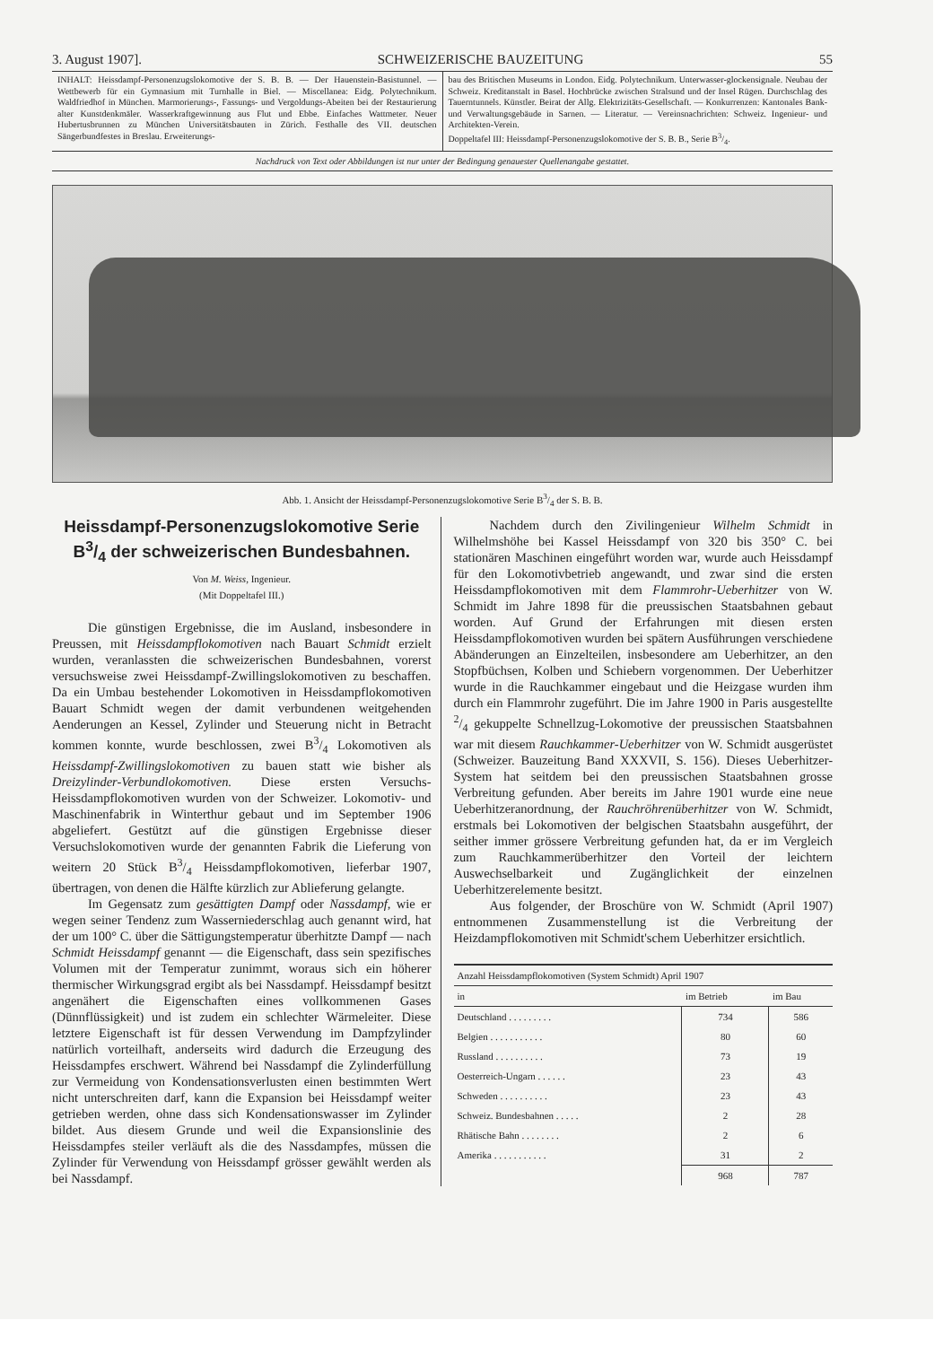3. August 1907]. SCHWEIZERISCHE BAUZEITUNG 55
INHALT: Heissdampf-Personenzugslokomotive der S. B. B. — Der Hauenstein-Basistunnel. — Wettbewerb für ein Gymnasium mit Turnhalle in Biel. — Miscellanea: Eidg. Polytechnikum. Waldfriedhof in München. Marmorierungs-, Fassungs- und Vergoldungs-Abeiten bei der Restaurierung alter Kunstdenkmäler. Wasserkraftgewinnung aus Flut und Ebbe. Einfaches Wattmeter. Neuer Hubertusbrunnen zu München Universitätsbauten in Zürich. Festhalle des VII. deutschen Sängerbundfestes in Breslau. Erweiterungs-
bau des Britischen Museums in London. Eidg. Polytechnikum. Unterwasser-glockensignale. Neubau der Schweiz. Kreditanstalt in Basel. Hochbrücke zwischen Stralsund und der Insel Rügen. Durchschlag des Tauerntunnels. Künstler. Beirat der Allg. Elektrizitäts-Gesellschaft. — Konkurrenzen: Kantonales Bank- und Verwaltungsgebäude in Sarnen. — Literatur. — Vereinsnachrichten: Schweiz. Ingenieur- und Architekten-Verein.
Doppeltafel III: Heissdampf-Personenzugslokomotive der S. B. B., Serie B3/4.
Nachdruck von Text oder Abbildungen ist nur unter der Bedingung genauester Quellenangabe gestattet.
Abb. 1. Ansicht der Heissdampf-Personenzugslokomotive Serie B3/4 der S. B. B.
Heissdampf-Personenzugslokomotive Serie B3/4 der schweizerischen Bundesbahnen.
Von M. Weiss, Ingenieur.
(Mit Doppeltafel III.)
Die günstigen Ergebnisse, die im Ausland, insbesondere in Preussen, mit Heissdampflokomotiven nach Bauart Schmidt erzielt wurden, veranlassten die schweizerischen Bundesbahnen, vorerst versuchsweise zwei Heissdampf-Zwillingslokomotiven zu beschaffen. Da ein Umbau bestehender Lokomotiven in Heissdampflokomotiven Bauart Schmidt wegen der damit verbundenen weitgehenden Aenderungen an Kessel, Zylinder und Steuerung nicht in Betracht kommen konnte, wurde beschlossen, zwei B3/4 Lokomotiven als Heissdampf-Zwillingslokomotiven zu bauen statt wie bisher als Dreizylinder-Verbundlokomotiven. Diese ersten Versuchs-Heissdampflokomotiven wurden von der Schweizer. Lokomotiv- und Maschinenfabrik in Winterthur gebaut und im September 1906 abgeliefert. Gestützt auf die günstigen Ergebnisse dieser Versuchslokomotiven wurde der genannten Fabrik die Lieferung von weitern 20 Stück B3/4 Heissdampflokomotiven, lieferbar 1907, übertragen, von denen die Hälfte kürzlich zur Ablieferung gelangte.
Im Gegensatz zum gesättigten Dampf oder Nassdampf, wie er wegen seiner Tendenz zum Wasserniederschlag auch genannt wird, hat der um 100° C. über die Sättigungstemperatur überhitzte Dampf — nach Schmidt Heissdampf genannt — die Eigenschaft, dass sein spezifisches Volumen mit der Temperatur zunimmt, woraus sich ein höherer thermischer Wirkungsgrad ergibt als bei Nassdampf. Heissdampf besitzt angenähert die Eigenschaften eines vollkommenen Gases (Dünnflüssigkeit) und ist zudem ein schlechter Wärmeleiter. Diese letztere Eigenschaft ist für dessen Verwendung im Dampfzylinder natürlich vorteilhaft, anderseits wird dadurch die Erzeugung des Heissdampfes erschwert. Während bei Nassdampf die Zylinderfüllung zur Vermeidung von Kondensationsverlusten einen bestimmten Wert nicht unterschreiten darf, kann die Expansion bei Heissdampf weiter getrieben werden, ohne dass sich Kondensationswasser im Zylinder bildet. Aus diesem Grunde und weil die Expansionslinie des Heissdampfes steiler verläuft als die des Nassdampfes, müssen die Zylinder für Verwendung von Heissdampf grösser gewählt werden als bei Nassdampf.
Nachdem durch den Zivilingenieur Wilhelm Schmidt in Wilhelmshöhe bei Kassel Heissdampf von 320 bis 350° C. bei stationären Maschinen eingeführt worden war, wurde auch Heissdampf für den Lokomotivbetrieb angewandt, und zwar sind die ersten Heissdampflokomotiven mit dem Flammrohr-Ueberhitzer von W. Schmidt im Jahre 1898 für die preussischen Staatsbahnen gebaut worden. Auf Grund der Erfahrungen mit diesen ersten Heissdampflokomotiven wurden bei spätern Ausführungen verschiedene Abänderungen an Einzelteilen, insbesondere am Ueberhitzer, an den Stopfbüchsen, Kolben und Schiebern vorgenommen. Der Ueberhitzer wurde in die Rauchkammer eingebaut und die Heizgase wurden ihm durch ein Flammrohr zugeführt. Die im Jahre 1900 in Paris ausgestellte 2/4 gekuppelte Schnellzug-Lokomotive der preussischen Staatsbahnen war mit diesem Rauchkammer-Ueberhitzer von W. Schmidt ausgerüstet (Schweizer. Bauzeitung Band XXXVII, S. 156). Dieses Ueberhitzer-System hat seitdem bei den preussischen Staatsbahnen grosse Verbreitung gefunden. Aber bereits im Jahre 1901 wurde eine neue Ueberhitzeranordnung, der Rauchröhrenüberhitzer von W. Schmidt, erstmals bei Lokomotiven der belgischen Staatsbahn ausgeführt, der seither immer grössere Verbreitung gefunden hat, da er im Vergleich zum Rauchkammerüberhitzer den Vorteil der leichtern Auswechselbarkeit und Zugänglichkeit der einzelnen Ueberhitzerelemente besitzt.
Aus folgender, der Broschüre von W. Schmidt (April 1907) entnommenen Zusammenstellung ist die Verbreitung der Heizdampflokomotiven mit Schmidt'schem Ueberhitzer ersichtlich.
| Anzahl Heissdampflokomotiven (System Schmidt) April 1907 | | |
| --- | --- | --- |
| in | im Betrieb | im Bau |
| Deutschland . . . . . . . . . | 734 | 586 |
| Belgien . . . . . . . . . . . | 80 | 60 |
| Russland . . . . . . . . . . | 73 | 19 |
| Oesterreich-Ungarn . . . . . . | 23 | 43 |
| Schweden . . . . . . . . . . | 23 | 43 |
| Schweiz. Bundesbahnen . . . . . | 2 | 28 |
| Rhätische Bahn . . . . . . . . | 2 | 6 |
| Amerika . . . . . . . . . . . | 31 | 2 |
| | 968 | 787 |